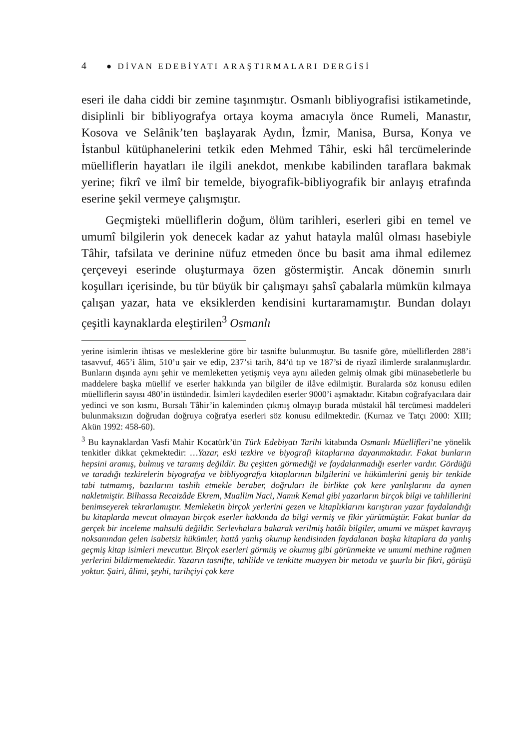4 ● DİVAN EDEBİYATI ARAŞTIRMALARI DERGİSİ
eseri ile daha ciddi bir zemine taşınmıştır. Osmanlı bibliyografisi istikametinde, disiplinli bir bibliyografya ortaya koyma amacıyla önce Rumeli, Manastır, Kosova ve Selânik’ten başlayarak Aydın, İzmir, Manisa, Bursa, Konya ve İstanbul kütüphanelerini tetkik eden Mehmed Tâhir, eski hâl tercümelerinde müelliflerin hayatları ile ilgili anekdot, menkıbe kabilinden taraflara bakmak yerine; fikrî ve ilmî bir temelde, biyografik-bibliyografik bir anlayış etrafında eserine şekil vermeye çalışmıştır.
Geçmişteki müelliflerin doğum, ölüm tarihleri, eserleri gibi en temel ve umumî bilgilerin yok denecek kadar az yahut hatayla malûl olması hasebiyle Tâhir, tafsilata ve derinine nüfuz etmeden önce bu basit ama ihmal edilemez çerçeveyi eserinde oluşturmaya özen göstermiştir. Ancak dönemin sınırlı koşulları içerisinde, bu tür büyük bir çalışmayı şahsî çabalarla mümkün kılmaya çalışan yazar, hata ve eksiklerden kendisini kurtaramamıştır. Bundan dolayı çeşitli kaynaklarda eleştirilen<sup>3</sup> Osmanlı
yerine isimlerin ihtisas ve mesleklerine göre bir tasnifte bulunmuştur. Bu tasnife göre, müelliflerden 288’i tasavvuf, 465’i âlim, 510’u şair ve edip, 237’si tarih, 84’ü tıp ve 187’si de riyazî ilimlerde sıralanmışlardır. Bunların dışında aynı şehir ve memleketten yetişmiş veya aynı aileden gelmiş olmak gibi münasebetlerle bu maddelere başka müellif ve eserler hakkında yan bilgiler de ilâve edilmiştir. Buralarda söz konusu edilen müelliflerin sayısı 480’in üstündedir. İsimleri kaydedilen eserler 9000’i aşmaktadır. Kitabın coğrafyacılara dair yedinci ve son kısmı, Bursalı Tâhir’in kaleminden çıkmış olmayıp burada müstakil hâl tercümesi maddeleri bulunmaksızın doğrudan doğruya coğrafya eserleri söz konusu edilmektedir. (Kurnaz ve Tatçı 2000: XIII; Akün 1992: 458-60).
<sup>3</sup> Bu kaynaklardan Vasfi Mahir Kocatürk’ün Türk Edebiyatı Tarihi kitabında Osmanlı Müellifleri’ne yönelik tenkitler dikkat çekmektedir: …Yazar, eski tezkire ve biyografi kitaplarına dayanmaktadır. Fakat bunların hepsini aramış, bulmuş ve taramış değildir. Bu çeşitten görmediği ve faydalanmadığı eserler vardır. Gördüğü ve taradığı tezkirelerin biyografya ve bibliyografya kitaplarının bilgilerini ve hükümlerini geniş bir tenkide tabi tutmamış, bazılarını tashih etmekle beraber, doğruları ile birlikte çok kere yanlışlarını da aynen nakletmiştir. Bilhassa Recaizâde Ekrem, Muallim Naci, Namık Kemal gibi yazarların birçok bilgi ve tahlillerini benimseyerek tekrarlamıştır. Memleketin birçok yerlerini gezen ve kitaplıklarını karıştıran yazar faydalandığı bu kitaplarda mevcut olmayan birçok eserler hakkında da bilgi vermiş ve fikir yürütmüştür. Fakat bunlar da gerçek bir inceleme mahsulü değildir. Serlevhalara bakarak verilmiş hatâlı bilgiler, umumi ve müspet kavrayış noksanından gelen isabetsiz hükümler, hattâ yanlış okunup kendisinden faydalanan başka kitaplara da yanlış geçmiş kitap isimleri mevcuttur. Birçok eserleri görmüş ve okumuş gibi görünmekte ve umumi methine rağmen yerlerini bildirmemektedir. Yazarın tasnifte, tahlilde ve tenkitte muayyen bir metodu ve şuurlu bir fikri, görüşü yoktur. Şairi, âlimi, şeyhi, tarihçiyi çok kere